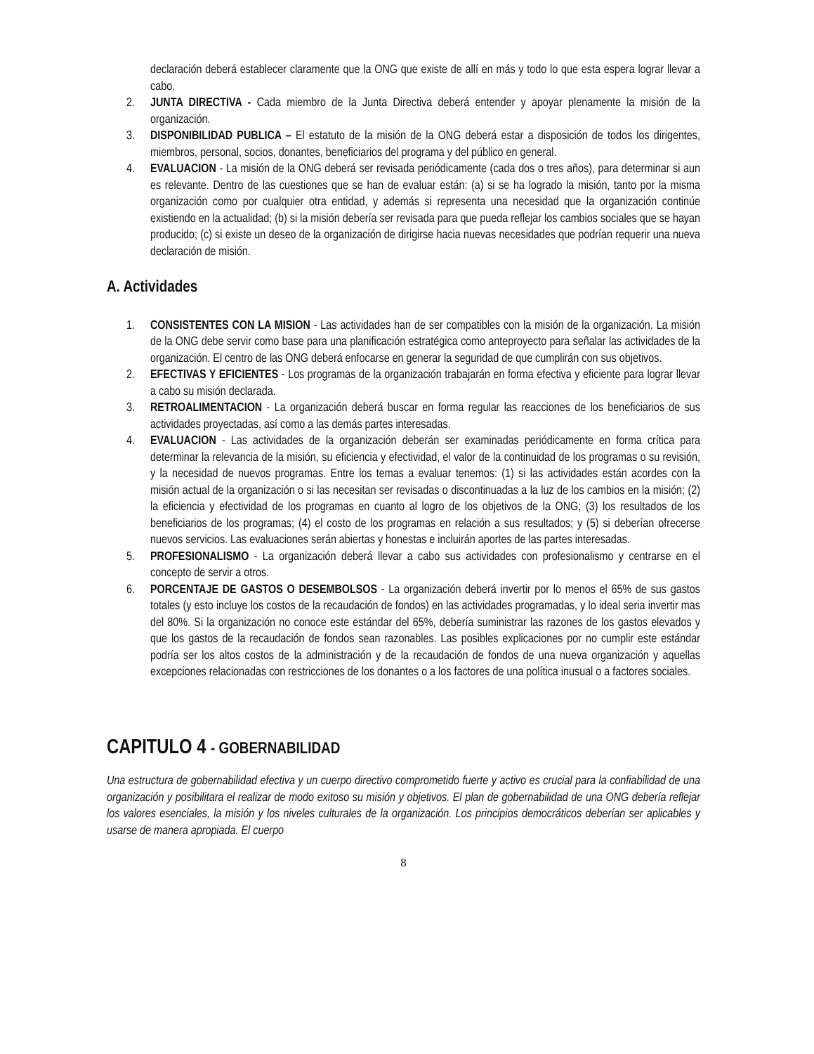declaración deberá establecer claramente que la ONG que existe de allí en más y todo lo que esta espera lograr llevar a cabo.
2. JUNTA DIRECTIVA - Cada miembro de la Junta Directiva deberá entender y apoyar plenamente la misión de la organización.
3. DISPONIBILIDAD PUBLICA – El estatuto de la misión de la ONG deberá estar a disposición de todos los dirigentes, miembros, personal, socios, donantes, beneficiarios del programa y del público en general.
4. EVALUACION - La misión de la ONG deberá ser revisada periódicamente (cada dos o tres años), para determinar si aun es relevante. Dentro de las cuestiones que se han de evaluar están: (a) si se ha logrado la misión, tanto por la misma organización como por cualquier otra entidad, y además si representa una necesidad que la organización continúe existiendo en la actualidad; (b) si la misión debería ser revisada para que pueda reflejar los cambios sociales que se hayan producido; (c) si existe un deseo de la organización de dirigirse hacia nuevas necesidades que podrían requerir una nueva declaración de misión.
A. Actividades
1. CONSISTENTES CON LA MISION - Las actividades han de ser compatibles con la misión de la organización. La misión de la ONG debe servir como base para una planificación estratégica como anteproyecto para señalar las actividades de la organización. El centro de las ONG deberá enfocarse en generar la seguridad de que cumplirán con sus objetivos.
2. EFECTIVAS Y EFICIENTES - Los programas de la organización trabajarán en forma efectiva y eficiente para lograr llevar a cabo su misión declarada.
3. RETROALIMENTACION - La organización deberá buscar en forma regular las reacciones de los beneficiarios de sus actividades proyectadas, así como a las demás partes interesadas.
4. EVALUACION - Las actividades de la organización deberán ser examinadas periódicamente en forma crítica para determinar la relevancia de la misión, su eficiencia y efectividad, el valor de la continuidad de los programas o su revisión, y la necesidad de nuevos programas. Entre los temas a evaluar tenemos: (1) si las actividades están acordes con la misión actual de la organización o si las necesitan ser revisadas o discontinuadas a la luz de los cambios en la misión; (2) la eficiencia y efectividad de los programas en cuanto al logro de los objetivos de la ONG; (3) los resultados de los beneficiarios de los programas; (4) el costo de los programas en relación a sus resultados; y (5) si deberían ofrecerse nuevos servicios. Las evaluaciones serán abiertas y honestas e incluirán aportes de las partes interesadas.
5. PROFESIONALISMO - La organización deberá llevar a cabo sus actividades con profesionalismo y centrarse en el concepto de servir a otros.
6. PORCENTAJE DE GASTOS O DESEMBOLSOS - La organización deberá invertir por lo menos el 65% de sus gastos totales (y esto incluye los costos de la recaudación de fondos) en las actividades programadas, y lo ideal seria invertir mas del 80%. Si la organización no conoce este estándar del 65%, debería suministrar las razones de los gastos elevados y que los gastos de la recaudación de fondos sean razonables. Las posibles explicaciones por no cumplir este estándar podría ser los altos costos de la administración y de la recaudación de fondos de una nueva organización y aquellas excepciones relacionadas con restricciones de los donantes o a los factores de una política inusual o a factores sociales.
CAPITULO 4 - GOBERNABILIDAD
Una estructura de gobernabilidad efectiva y un cuerpo directivo comprometido fuerte y activo es crucial para la confiabilidad de una organización y posibilitara el realizar de modo exitoso su misión y objetivos. El plan de gobernabilidad de una ONG debería reflejar los valores esenciales, la misión y los niveles culturales de la organización. Los principios democráticos deberían ser aplicables y usarse de manera apropiada. El cuerpo
8